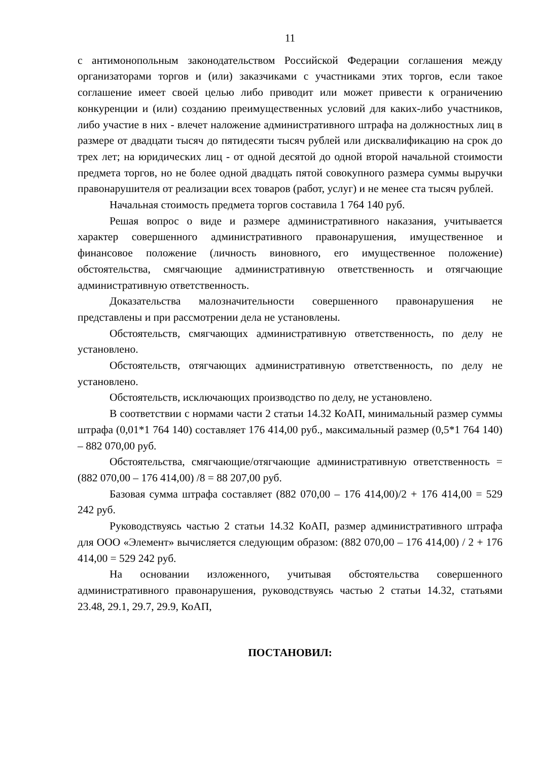11
с антимонопольным законодательством Российской Федерации соглашения между организаторами торгов и (или) заказчиками с участниками этих торгов, если такое соглашение имеет своей целью либо приводит или может привести к ограничению конкуренции и (или) созданию преимущественных условий для каких-либо участников, либо участие в них - влечет наложение административного штрафа на должностных лиц в размере от двадцати тысяч до пятидесяти тысяч рублей или дисквалификацию на срок до трех лет; на юридических лиц - от одной десятой до одной второй начальной стоимости предмета торгов, но не более одной двадцать пятой совокупного размера суммы выручки правонарушителя от реализации всех товаров (работ, услуг) и не менее ста тысяч рублей.
Начальная стоимость предмета торгов составила 1 764 140 руб.
Решая вопрос о виде и размере административного наказания, учитывается характер совершенного административного правонарушения, имущественное и финансовое положение (личность виновного, его имущественное положение) обстоятельства, смягчающие административную ответственность и отягчающие административную ответственность.
Доказательства малозначительности совершенного правонарушения не представлены и при рассмотрении дела не установлены.
Обстоятельств, смягчающих административную ответственность, по делу не установлено.
Обстоятельств, отягчающих административную ответственность, по делу не установлено.
Обстоятельств, исключающих производство по делу, не установлено.
В соответствии с нормами части 2 статьи 14.32 КоАП, минимальный размер суммы штрафа (0,01*1 764 140) составляет 176 414,00 руб., максимальный размер (0,5*1 764 140) – 882 070,00 руб.
Обстоятельства, смягчающие/отягчающие административную ответственность = (882 070,00 – 176 414,00) /8 = 88 207,00 руб.
Базовая сумма штрафа составляет (882 070,00 – 176 414,00)/2 + 176 414,00 = 529 242 руб.
Руководствуясь частью 2 статьи 14.32 КоАП, размер административного штрафа для ООО «Элемент» вычисляется следующим образом: (882 070,00 – 176 414,00) / 2 + 176 414,00 = 529 242 руб.
На основании изложенного, учитывая обстоятельства совершенного административного правонарушения, руководствуясь частью 2 статьи 14.32, статьями 23.48, 29.1, 29.7, 29.9, КоАП,
ПОСТАНОВИЛ: